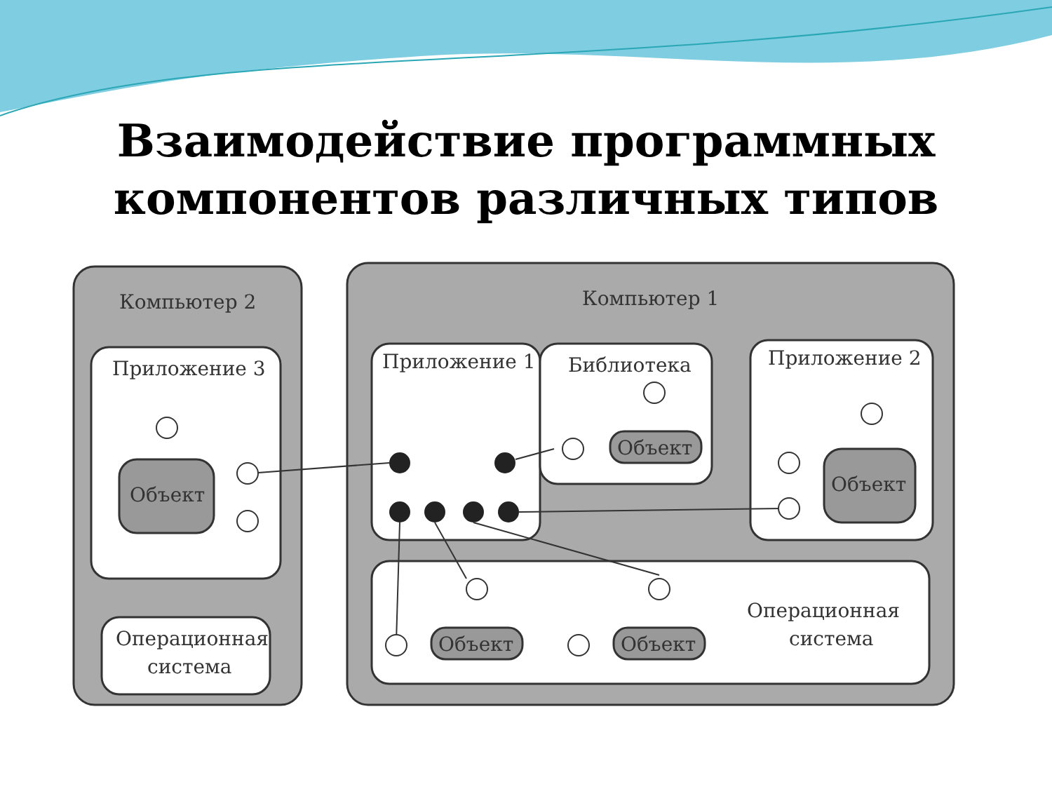Взаимодействие программных
компонентов различных типов
Компьютер 2
Приложение 3
Объект
Операционная
система
Компьютер 1
Приложение 1
Библиотека
Приложение 2
Операционная
система
Объект
Объект
Объект
Объект